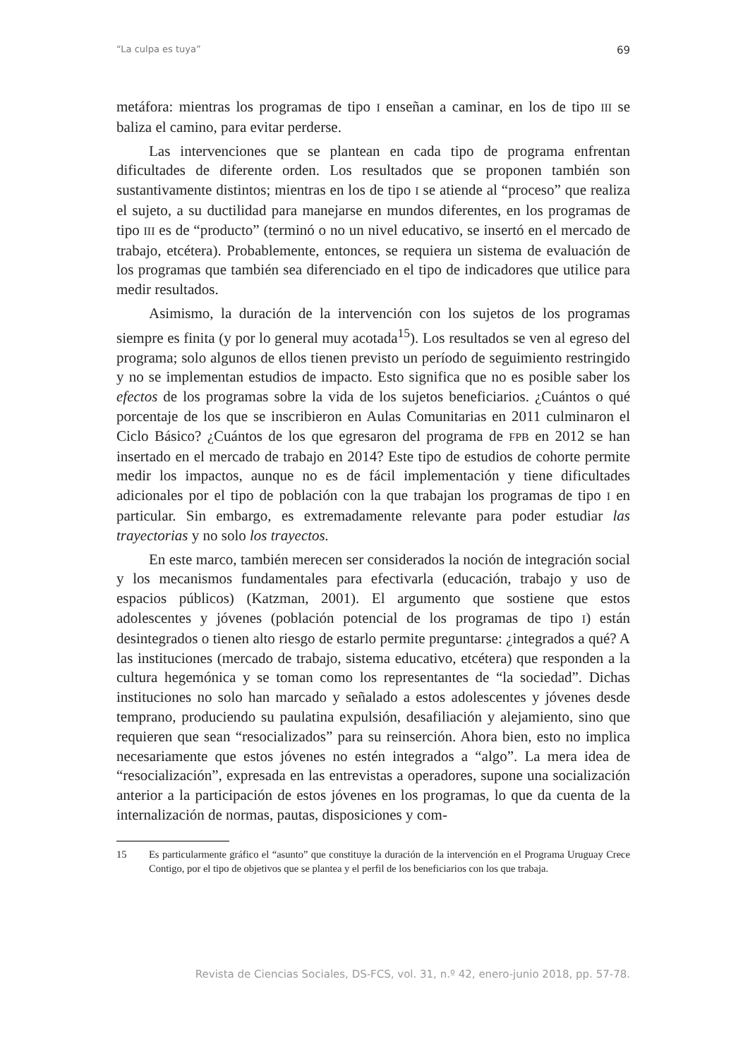“La culpa es tuya” 69
metáfora: mientras los programas de tipo I enseñan a caminar, en los de tipo III se baliza el camino, para evitar perderse.
Las intervenciones que se plantean en cada tipo de programa enfrentan dificultades de diferente orden. Los resultados que se proponen también son sustantivamente distintos; mientras en los de tipo I se atiende al “proceso” que realiza el sujeto, a su ductilidad para manejarse en mundos diferentes, en los programas de tipo III es de “producto” (terminó o no un nivel educativo, se insertó en el mercado de trabajo, etcétera). Probablemente, entonces, se requiera un sistema de evaluación de los programas que también sea diferenciado en el tipo de indicadores que utilice para medir resultados.
Asimismo, la duración de la intervención con los sujetos de los programas siempre es finita (y por lo general muy acotada<sup>15</sup>). Los resultados se ven al egreso del programa; solo algunos de ellos tienen previsto un período de seguimiento restringido y no se implementan estudios de impacto. Esto significa que no es posible saber los efectos de los programas sobre la vida de los sujetos beneficiarios. ¿Cuántos o qué porcentaje de los que se inscribieron en Aulas Comunitarias en 2011 culminaron el Ciclo Básico? ¿Cuántos de los que egresaron del programa de FPB en 2012 se han insertado en el mercado de trabajo en 2014? Este tipo de estudios de cohorte permite medir los impactos, aunque no es de fácil implementación y tiene dificultades adicionales por el tipo de población con la que trabajan los programas de tipo I en particular. Sin embargo, es extremadamente relevante para poder estudiar las trayectorias y no solo los trayectos.
En este marco, también merecen ser considerados la noción de integración social y los mecanismos fundamentales para efectivarla (educación, trabajo y uso de espacios públicos) (Katzman, 2001). El argumento que sostiene que estos adolescentes y jóvenes (población potencial de los programas de tipo I) están desintegrados o tienen alto riesgo de estarlo permite preguntarse: ¿integrados a qué? A las instituciones (mercado de trabajo, sistema educativo, etcétera) que responden a la cultura hegemónica y se toman como los representantes de “la sociedad”. Dichas instituciones no solo han marcado y señalado a estos adolescentes y jóvenes desde temprano, produciendo su paulatina expulsión, desafiliación y alejamiento, sino que requieren que sean “resocializados” para su reinserción. Ahora bien, esto no implica necesariamente que estos jóvenes no estén integrados a “algo”. La mera idea de “resocialización”, expresada en las entrevistas a operadores, supone una socialización anterior a la participación de estos jóvenes en los programas, lo que da cuenta de la internalización de normas, pautas, disposiciones y com-
15 Es particularmente gráfico el “asunto” que constituye la duración de la intervención en el Programa Uruguay Crece Contigo, por el tipo de objetivos que se plantea y el perfil de los beneficiarios con los que trabaja.
Revista de Ciencias Sociales, DS-FCS, vol. 31, n.º 42, enero-junio 2018, pp. 57-78.